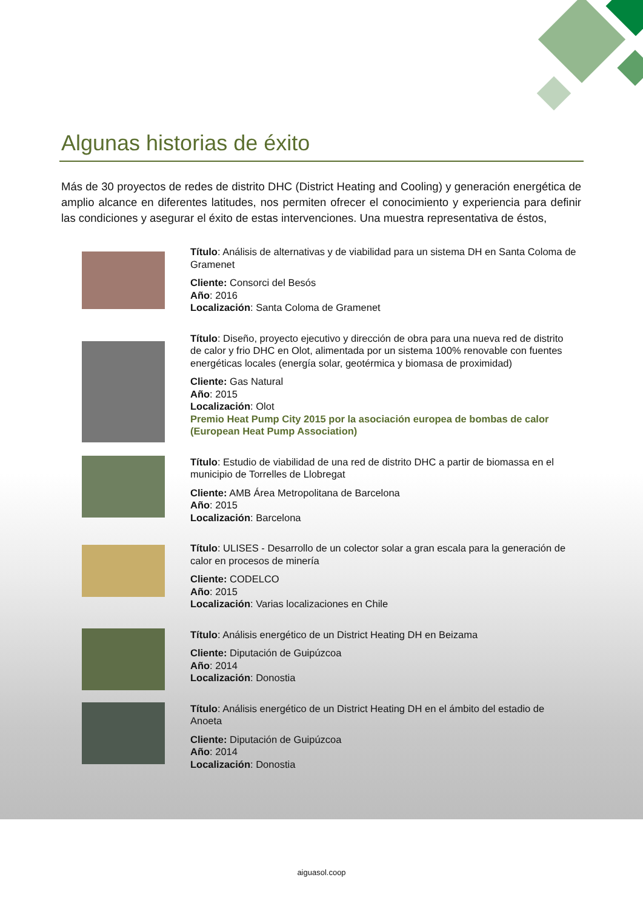Algunas historias de éxito
Más de 30 proyectos de redes de distrito DHC (District Heating and Cooling) y generación energética de amplio alcance en diferentes latitudes, nos permiten ofrecer el conocimiento y experiencia para definir las condiciones y asegurar el éxito de estas intervenciones. Una muestra representativa de éstos,
Título: Análisis de alternativas y de viabilidad para un sistema DH en Santa Coloma de Gramenet
Cliente: Consorci del Besós
Año: 2016
Localización: Santa Coloma de Gramenet
Título: Diseño, proyecto ejecutivo y dirección de obra para una nueva red de distrito de calor y frio DHC en Olot, alimentada por un sistema 100% renovable con fuentes energéticas locales (energía solar, geotérmica y biomasa de proximidad)
Cliente: Gas Natural
Año: 2015
Localización: Olot
Premio Heat Pump City 2015 por la asociación europea de bombas de calor (European Heat Pump Association)
Título: Estudio de viabilidad de una red de distrito DHC a partir de biomassa en el municipio de Torrelles de Llobregat
Cliente: AMB Área Metropolitana de Barcelona
Año: 2015
Localización: Barcelona
Título: ULISES - Desarrollo de un colector solar a gran escala para la generación de calor en procesos de minería
Cliente: CODELCO
Año: 2015
Localización: Varias localizaciones en Chile
Título: Análisis energético de un District Heating DH en Beizama
Cliente: Diputación de Guipúzcoa
Año: 2014
Localización: Donostia
Título: Análisis energético de un District Heating DH en el ámbito del estadio de Anoeta
Cliente: Diputación de Guipúzcoa
Año: 2014
Localización: Donostia
aiguasol.coop